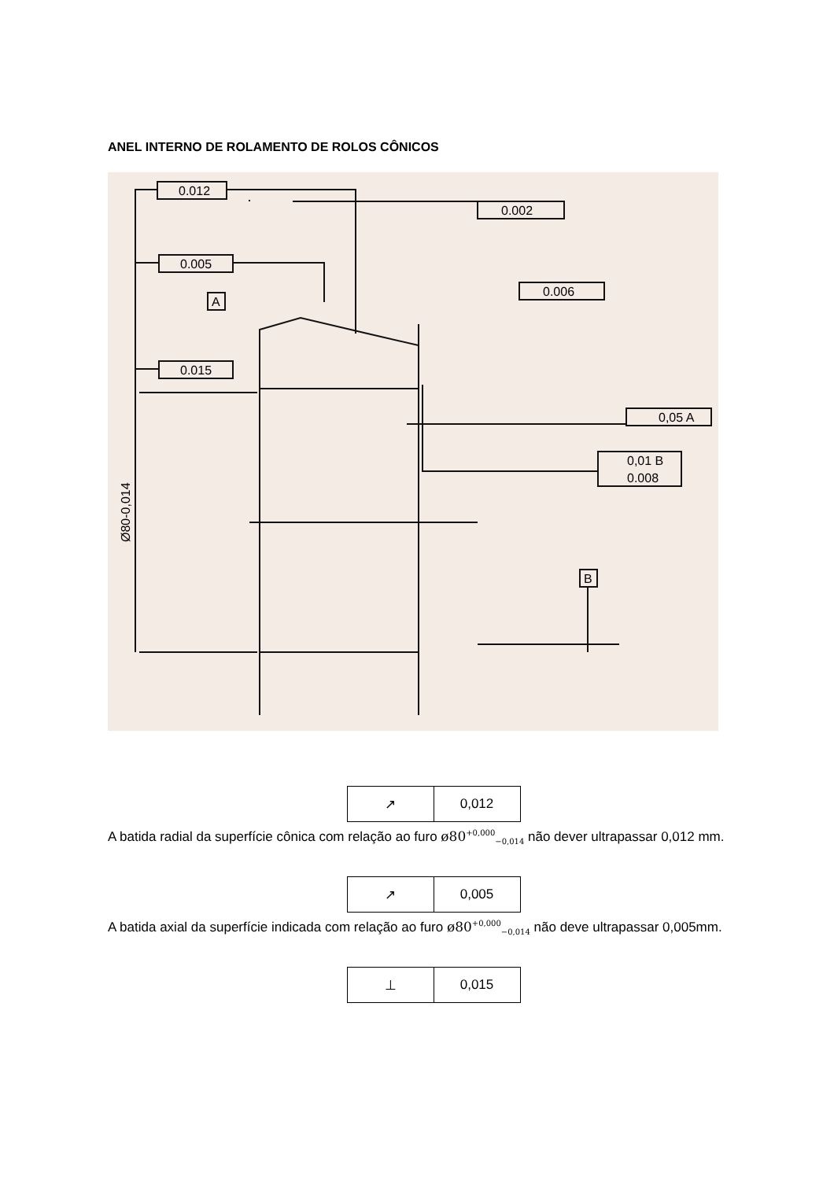ANEL INTERNO DE ROLAMENTO DE ROLOS CÔNICOS
0.012
0.005
0.015
0.002
0.006
0,05 A
0,01 B
0.008
A
B
Ø80-0,014
| ↗ | 0,012 |
A batida radial da superfície cônica com relação ao furo ø80<sup>+0,000</sup><sub>−0,014</sub> não dever ultrapassar 0,012 mm.
| ↗ | 0,005 |
A batida axial da superfície indicada com relação ao furo ø80<sup>+0,000</sup><sub>−0,014</sub> não deve ultrapassar 0,005mm.
| ⊥ | 0,015 |